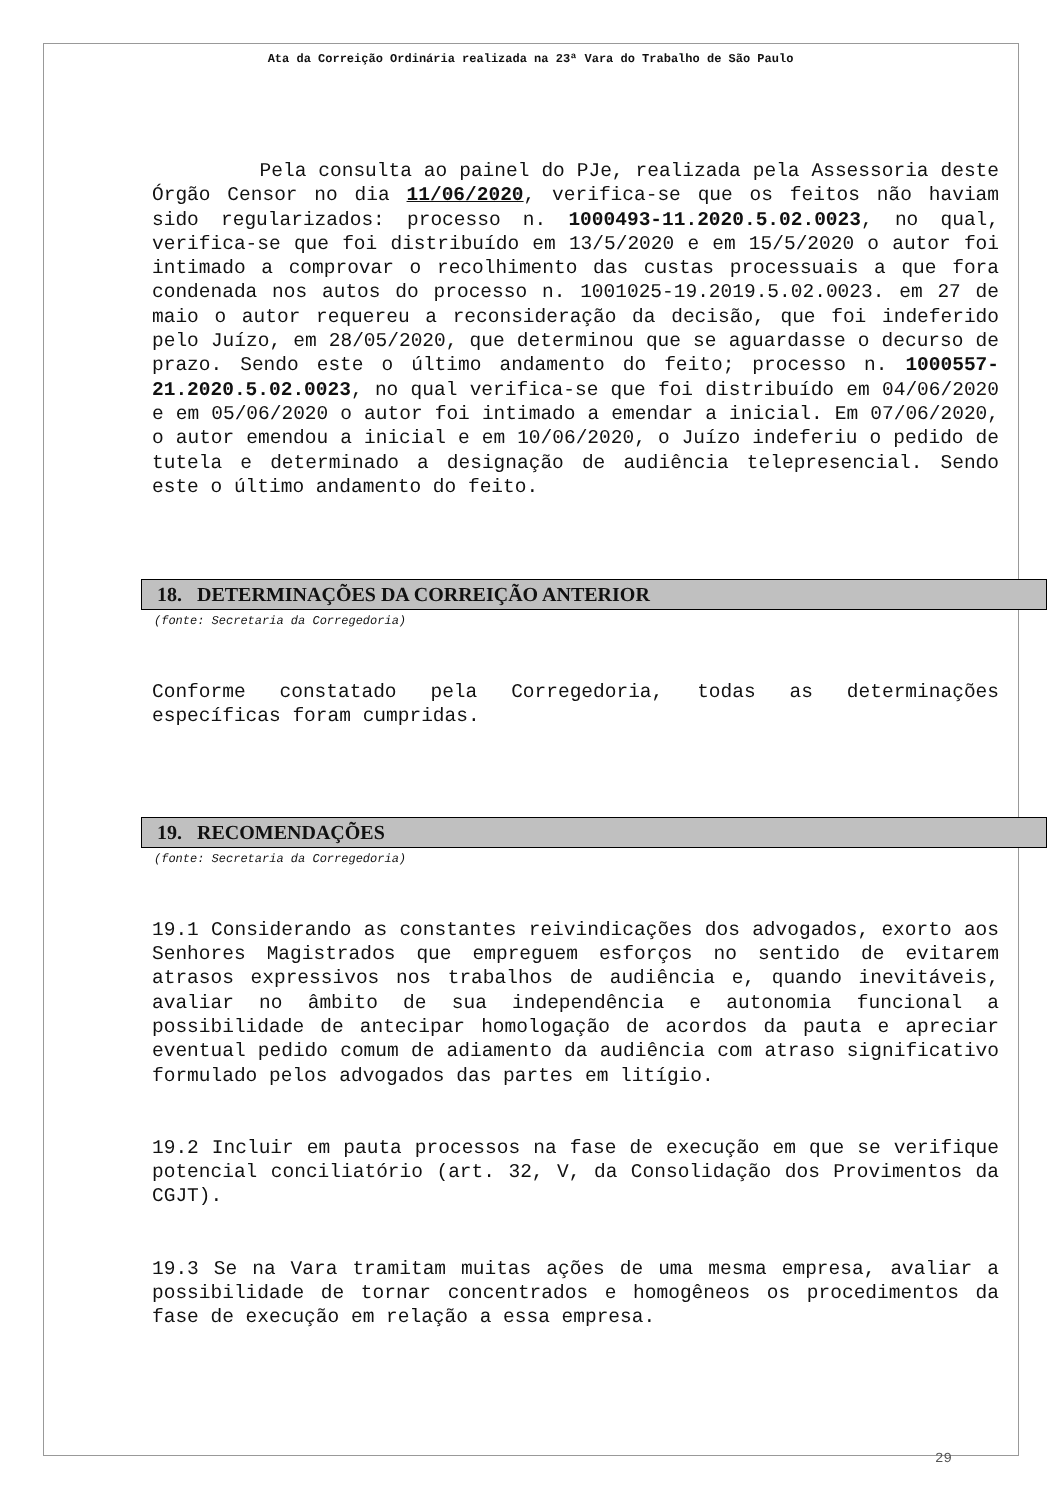Ata da Correição Ordinária realizada na 23ª Vara do Trabalho de São Paulo
Pela consulta ao painel do PJe, realizada pela Assessoria deste Órgão Censor no dia 11/06/2020, verifica-se que os feitos não haviam sido regularizados: processo n. 1000493-11.2020.5.02.0023, no qual, verifica-se que foi distribuído em 13/5/2020 e em 15/5/2020 o autor foi intimado a comprovar o recolhimento das custas processuais a que fora condenada nos autos do processo n. 1001025-19.2019.5.02.0023. em 27 de maio o autor requereu a reconsideração da decisão, que foi indeferido pelo Juízo, em 28/05/2020, que determinou que se aguardasse o decurso de prazo. Sendo este o último andamento do feito; processo n. 1000557-21.2020.5.02.0023, no qual verifica-se que foi distribuído em 04/06/2020 e em 05/06/2020 o autor foi intimado a emendar a inicial. Em 07/06/2020, o autor emendou a inicial e em 10/06/2020, o Juízo indeferiu o pedido de tutela e determinado a designação de audiência telepresencial. Sendo este o último andamento do feito.
18. DETERMINAÇÕES DA CORREIÇÃO ANTERIOR
(fonte: Secretaria da Corregedoria)
Conforme constatado pela Corregedoria, todas as determinações específicas foram cumpridas.
19. RECOMENDAÇÕES
(fonte: Secretaria da Corregedoria)
19.1 Considerando as constantes reivindicações dos advogados, exorto aos Senhores Magistrados que empreguem esforços no sentido de evitarem atrasos expressivos nos trabalhos de audiência e, quando inevitáveis, avaliar no âmbito de sua independência e autonomia funcional a possibilidade de antecipar homologação de acordos da pauta e apreciar eventual pedido comum de adiamento da audiência com atraso significativo formulado pelos advogados das partes em litígio.
19.2 Incluir em pauta processos na fase de execução em que se verifique potencial conciliatório (art. 32, V, da Consolidação dos Provimentos da CGJT).
19.3 Se na Vara tramitam muitas ações de uma mesma empresa, avaliar a possibilidade de tornar concentrados e homogêneos os procedimentos da fase de execução em relação a essa empresa.
29